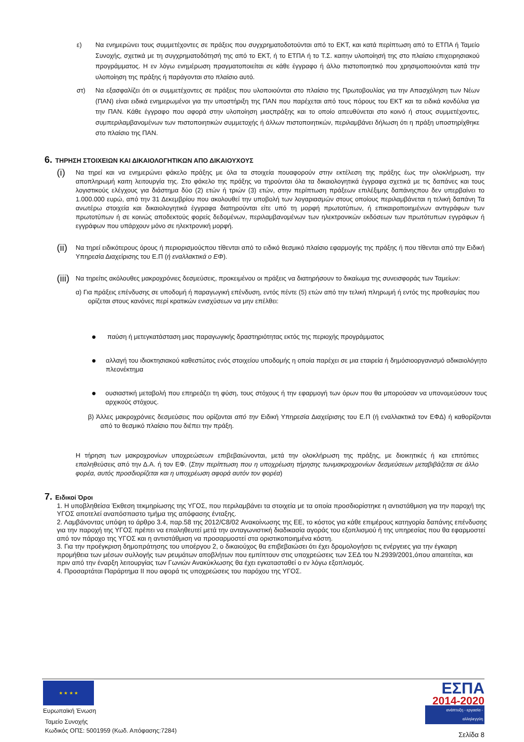ε) Να ενημερώνει τους συμμετέχοντες σε πράξεις που συγχρηματοδοτούνται από το ΕΚΤ, και κατά περίπτωση από το ΕΤΠΑ ή Ταμείο Συνοχής, σχετικά με τη συγχρηματοδότησή της από το ΕΚΤ, ή το ΕΤΠΑ ή το Τ.Σ. καιτην υλοποίησή της στο πλαίσιο επιχειρησιακού προγράμματος. Η εν λόγω ενημέρωση πραγματοποιείται σε κάθε έγγραφο ή άλλο πιστοποιητικό που χρησιμοποιούνται κατά την υλοποίηση της πράξης ή παράγονται στο πλαίσιο αυτό.
στ) Να εξασφαλίζει ότι οι συμμετέχοντες σε πράξεις που υλοποιούνται στο πλαίσιο της Πρωτοβουλίας για την Απασχόληση των Νέων (ΠΑΝ) είναι ειδικά ενημερωμένοι για την υποστήριξη της ΠΑΝ που παρέχεται από τους πόρους του ΕΚΤ και τα ειδικά κονδύλια για την ΠΑΝ. Κάθε έγγραφο που αφορά στην υλοποίηση μιαςπράξης και το οποίο απευθύνεται στο κοινό ή στους συμμετέχοντες, συμπεριλαμβανομένων των πιστοποιητικών συμμετοχής ή άλλων πιστοποιητικών, περιλαμβάνει δήλωση ότι η πράξη υποστηρίχθηκε στο πλαίσιο της ΠΑΝ.
6. ΤΗΡΗΣΗ ΣΤΟΙΧΕΙΩΝ ΚΑΙ ΔΙΚΑΙΟΛΟΓΗΤΙΚΩΝ ΑΠΟ ΔΙΚΑΙΟΥΧΟΥΣ
(i)
Να τηρεί και να ενημερώνει φάκελο πράξης με όλα τα στοιχεία πουαφορούν στην εκτέλεση της πράξης έως την ολοκλήρωση, την αποπληρωμή καιτη λειτουργία της. Στο φάκελο της πράξης να τηρούνται όλα τα δικαιολογητικά έγγραφα σχετικά με τις δαπάνες και τους λογιστικούς ελέγχους για διάστημα δύο (2) ετών ή τριών (3) ετών, στην περίπτωση πράξεων επιλέξιμης δαπάνηςπου δεν υπερβαίνει το 1.000.000 ευρώ, από την 31 Δεκεμβρίου που ακολουθεί την υποβολή των λογαριασμών στους οποίους περιλαμβάνεται η τελική δαπάνη Τα ανωτέρω στοιχεία και δικαιολογητικά έγγραφα διατηρούνται είτε υπό τη μορφή πρωτοτύπων, ή επικαιροποιημένων αντιγράφων των πρωτοτύπων ή σε κοινώς αποδεκτούς φορείς δεδομένων, περιλαμβανομένων των ηλεκτρονικών εκδόσεων των πρωτότυπων εγγράφων ή εγγράφων που υπάρχουν μόνο σε ηλεκτρονική μορφή.
(ii)
Να τηρεί ειδικότερους όρους ή περιορισμούςπου τίθενται από το ειδικό θεσμικό πλαίσιο εφαρμογής της πράξης ή που τίθενται από την Ειδική Υπηρεσία Διαχείρισης του Ε.Π (ή εναλλακτικά ο ΕΦ).
(iii)
Να τηρείτις ακόλουθες μακροχρόνιες δεσμεύσεις, προκειμένου οι πράξεις να διατηρήσουν το δικαίωμα της συνεισφοράς των Ταμείων:
α) Για πράξεις επένδυσης σε υποδομή ή παραγωγική επένδυση, εντός πέντε (5) ετών από την τελική πληρωμή ή εντός της προθεσμίας που ορίζεται στους κανόνες περί κρατικών ενισχύσεων να μην επέλθει:
●
παύση ή μετεγκατάσταση μιας παραγωγικής δραστηριότητας εκτός της περιοχής προγράμματος
●
αλλαγή του ιδιοκτησιακού καθεστώτος ενός στοιχείου υποδομής η οποία παρέχει σε μια εταιρεία ή δημόσιοοργανισμό αδικαιολόγητο πλεονέκτημα
●
ουσιαστική μεταβολή που επηρεάζει τη φύση, τους στόχους ή την εφαρμογή των όρων που θα μπορούσαν να υπονομεύσουν τους αρχικούς στόχους.
β) Άλλες μακροχρόνιες δεσμεύσεις που ορίζονται από την Ειδική Υπηρεσία Διαχείρισης του Ε.Π (ή εναλλακτικά τον ΕΦΔ) ή καθορίζονται από το θεσμικό πλαίσιο που διέπει την πράξη.
Η τήρηση των μακροχρονίων υποχρεώσεων επιβεβαιώνονται, μετά την ολοκλήρωση της πράξης, με διοικητικές ή και επιτόπιες επαληθεύσεις από την Δ.Α. ή τον ΕΦ. (Στην περίπτωση που η υποχρέωση τήρησης τωνμακροχρονίων δεσμεύσεων μεταβιβάζεται σε άλλο φορέα, αυτός προσδιορίζεται και η υποχρέωση αφορά αυτόν τον φορέα)
7. Ειδικοί Όροι
1. Η υποβληθείσα Έκθεση τεκμηρίωσης της ΥΓΟΣ, που περιλαμβάνει τα στοιχεία με τα οποία προσδιορίστηκε η αντιστάθμιση για την παροχή της ΥΓΟΣ αποτελεί αναπόσπαστο τμήμα της απόφασης ένταξης.
2. Λαμβάνοντας υπόψη το άρθρο 3.4, παρ.58 της 2012/C8/02 Ανακοίνωσης της ΕΕ, το κόστος για κάθε επιμέρους κατηγορία δαπάνης επένδυσης για την παροχή της ΥΓΟΣ πρέπει να επαληθευτεί μετά την ανταγωνιστική διαδικασία αγοράς του εξοπλισμού ή της υπηρεσίας που θα εφαρμοστεί από τον πάροχο της ΥΓΟΣ και η αντιστάθμιση να προσαρμοστεί στα οριστικοποιημένα κόστη.
3. Για την προέγκριση δημοπράτησης του υποέργου 2, ο δικαιούχος θα επιβεβαιώσει ότι έχει δρομολογήσει τις ενέργειες για την έγκαιρη προμήθεια των μέσων συλλογής των ρευμάτων αποβλήτων που εμπίπτουν στις υποχρεώσεις των ΣΕΔ του Ν.2939/2001,όπου απαιτείται, και πριν από την έναρξη λειτουργίας των Γωνιών Ανακύκλωσης θα έχει εγκατασταθεί ο εν λόγω εξοπλισμός.
4. Προσαρτάται Παράρτημα ΙΙ που αφορά τις υποχρεώσεις του παρόχου της ΥΓΟΣ.
★ ★ ★ ★
Ευρωπαϊκή Ένωση
Ταμείο Συνοχής
Κωδικός ΟΠΣ: 5001959 (Κωδ. Απόφασης:7284)
ΕΣΠΑ
2014-2020
ανάπτυξη - εργασία - αλληλεγγύη
Σελίδα 8